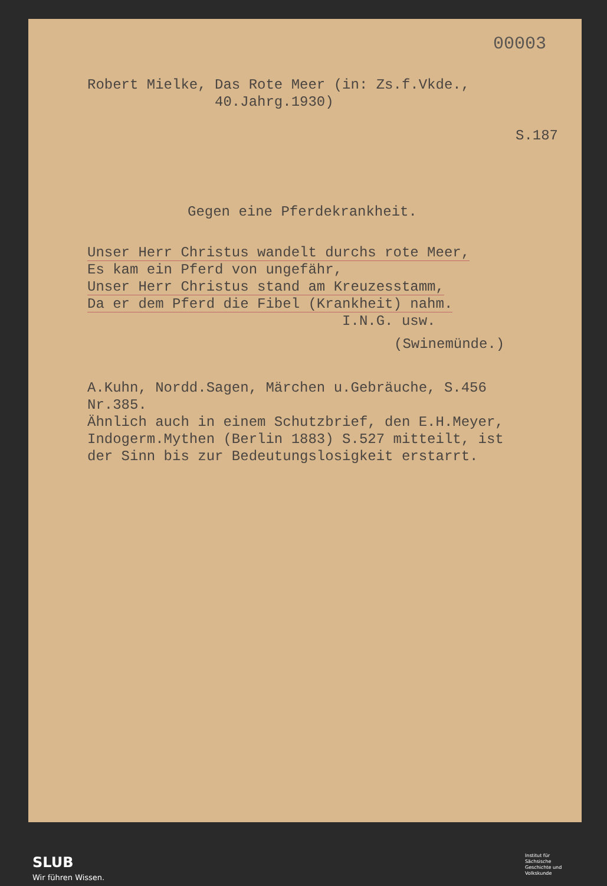00003
Robert Mielke, Das Rote Meer (in: Zs.f.Vkde.,
40.Jahrg.1930)
S.187
Gegen eine Pferdekrankheit.
Unser Herr Christus wandelt durchs rote Meer,
Es kam ein Pferd von ungefähr,
Unser Herr Christus stand am Kreuzesstamm,
Da er dem Pferd die Fibel (Krankheit) nahm.
I.N.G. usw.
(Swinemünde.)
A.Kuhn, Nordd.Sagen, Märchen u.Gebräuche, S.456
Nr.385.
Ähnlich auch in einem Schutzbrief, den E.H.Meyer,
Indogerm.Mythen (Berlin 1883) S.527 mitteilt, ist
der Sinn bis zur Bedeutungslosigkeit erstarrt.
SLUB
Wir führen Wissen.
Institut für Sächsische Geschichte und Volkskunde